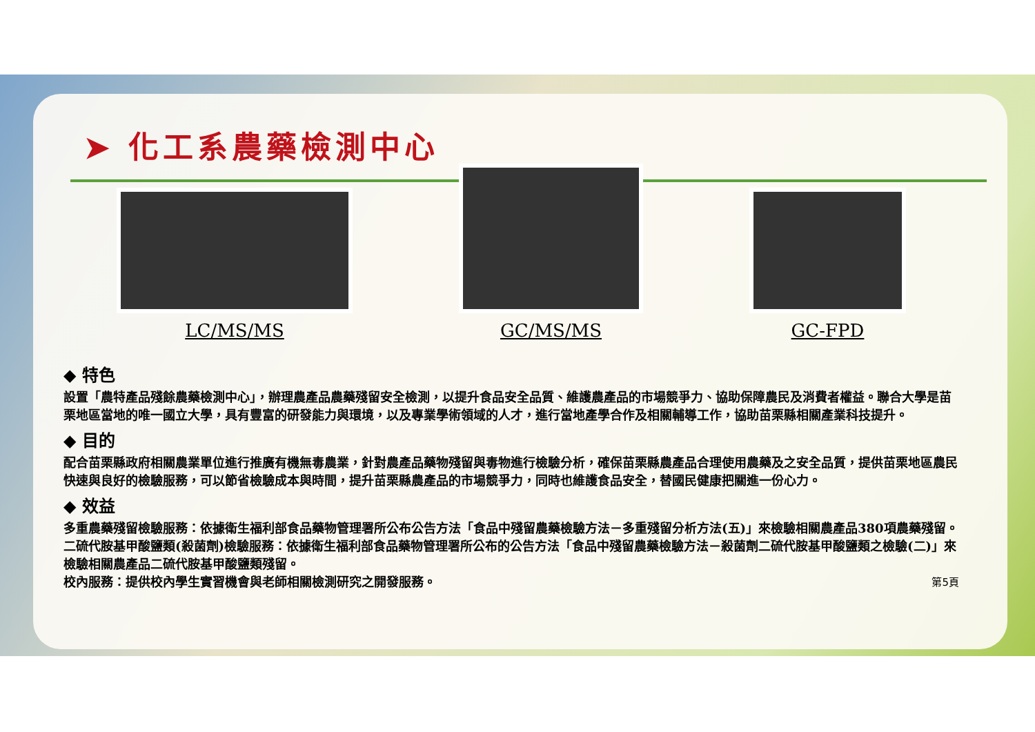➤ 化工系農藥檢測中心
LC/MS/MS
GC/MS/MS
GC-FPD
◆ 特色
設置「農特產品殘餘農藥檢測中心」，辦理農產品農藥殘留安全檢測，以提升食品安全品質、維護農產品的市場競爭力、協助保障農民及消費者權益。聯合大學是苗栗地區當地的唯一國立大學，具有豐富的研發能力與環境，以及專業學術領域的人才，進行當地產學合作及相關輔導工作，協助苗栗縣相關產業科技提升。
◆ 目的
配合苗栗縣政府相關農業單位進行推廣有機無毒農業，針對農產品藥物殘留與毒物進行檢驗分析，確保苗栗縣農產品合理使用農藥及之安全品質，提供苗栗地區農民快速與良好的檢驗服務，可以節省檢驗成本與時間，提升苗栗縣農產品的市場競爭力，同時也維護食品安全，替國民健康把關進一份心力。
◆ 效益
多重農藥殘留檢驗服務：依據衛生福利部食品藥物管理署所公布公告方法「食品中殘留農藥檢驗方法－多重殘留分析方法(五)」來檢驗相關農產品380項農藥殘留。
二硫代胺基甲酸鹽類(殺菌劑)檢驗服務：依據衛生福利部食品藥物管理署所公布的公告方法「食品中殘留農藥檢驗方法－殺菌劑二硫代胺基甲酸鹽類之檢驗(二)」來檢驗相關農產品二硫代胺基甲酸鹽類殘留。
校內服務：提供校內學生實習機會與老師相關檢測研究之開發服務。 第5頁